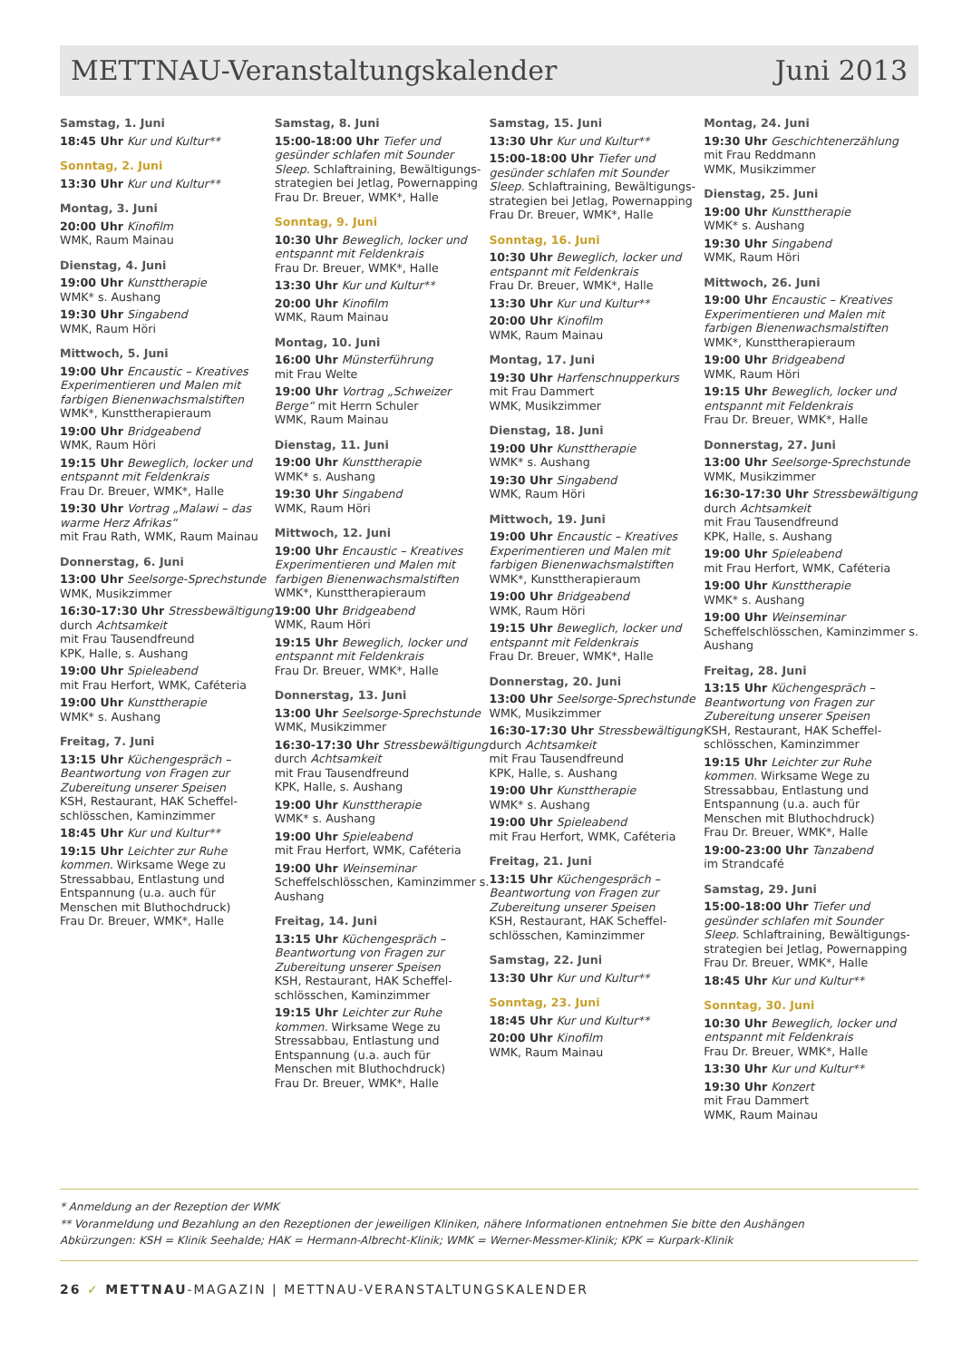METTNAU-Veranstaltungskalender Juni 2013
Samstag, 1. Juni
18:45 Uhr Kur und Kultur**
Sonntag, 2. Juni
13:30 Uhr Kur und Kultur**
Montag, 3. Juni
20:00 Uhr Kinofilm
WMK, Raum Mainau
Dienstag, 4. Juni
19:00 Uhr Kunsttherapie
WMK* s. Aushang
19:30 Uhr Singabend
WMK, Raum Höri
Mittwoch, 5. Juni
19:00 Uhr Encaustic – Kreatives Experimentieren und Malen mit farbigen Bienenwachsmalstiften
WMK*, Kunsttherapieraum
19:00 Uhr Bridgeabend
WMK, Raum Höri
19:15 Uhr Beweglich, locker und entspannt mit Feldenkrais
Frau Dr. Breuer, WMK*, Halle
19:30 Uhr Vortrag „Malawi – das warme Herz Afrikas“
mit Frau Rath, WMK, Raum Mainau
Donnerstag, 6. Juni
13:00 Uhr Seelsorge-Sprechstunde
WMK, Musikzimmer
16:30-17:30 Uhr Stressbewältigung durch Achtsamkeit
mit Frau Tausendfreund
KPK, Halle, s. Aushang
19:00 Uhr Spieleabend
mit Frau Herfort, WMK, Caféteria
19:00 Uhr Kunsttherapie
WMK* s. Aushang
Freitag, 7. Juni
13:15 Uhr Küchengespräch – Beantwortung von Fragen zur Zubereitung unserer Speisen
KSH, Restaurant, HAK Scheffel-schlösschen, Kaminzimmer
18:45 Uhr Kur und Kultur**
19:15 Uhr Leichter zur Ruhe kommen. Wirksame Wege zu Stressabbau, Entlastung und Entspannung (u.a. auch für Menschen mit Bluthochdruck)
Frau Dr. Breuer, WMK*, Halle
Samstag, 8. Juni
15:00-18:00 Uhr Tiefer und gesünder schlafen mit Sounder Sleep. Schlaftraining, Bewältigungs-strategien bei Jetlag, Powernapping
Frau Dr. Breuer, WMK*, Halle
Sonntag, 9. Juni
10:30 Uhr Beweglich, locker und entspannt mit Feldenkrais
Frau Dr. Breuer, WMK*, Halle
13:30 Uhr Kur und Kultur**
20:00 Uhr Kinofilm
WMK, Raum Mainau
Montag, 10. Juni
16:00 Uhr Münsterführung
mit Frau Welte
19:00 Uhr Vortrag „Schweizer Berge“ mit Herrn Schuler
WMK, Raum Mainau
Dienstag, 11. Juni
19:00 Uhr Kunsttherapie
WMK* s. Aushang
19:30 Uhr Singabend
WMK, Raum Höri
Mittwoch, 12. Juni
19:00 Uhr Encaustic – Kreatives Experimentieren und Malen mit farbigen Bienenwachsmalstiften
WMK*, Kunsttherapieraum
19:00 Uhr Bridgeabend
WMK, Raum Höri
19:15 Uhr Beweglich, locker und entspannt mit Feldenkrais
Frau Dr. Breuer, WMK*, Halle
Donnerstag, 13. Juni
13:00 Uhr Seelsorge-Sprechstunde
WMK, Musikzimmer
16:30-17:30 Uhr Stressbewältigung durch Achtsamkeit
mit Frau Tausendfreund
KPK, Halle, s. Aushang
19:00 Uhr Kunsttherapie
WMK* s. Aushang
19:00 Uhr Spieleabend
mit Frau Herfort, WMK, Caféteria
19:00 Uhr Weinseminar
Scheffelschlösschen, Kaminzimmer s. Aushang
Freitag, 14. Juni
13:15 Uhr Küchengespräch – Beantwortung von Fragen zur Zubereitung unserer Speisen
KSH, Restaurant, HAK Scheffel-schlösschen, Kaminzimmer
19:15 Uhr Leichter zur Ruhe kommen. Wirksame Wege zu Stressabbau, Entlastung und Entspannung (u.a. auch für Menschen mit Bluthochdruck)
Frau Dr. Breuer, WMK*, Halle
Samstag, 15. Juni
13:30 Uhr Kur und Kultur**
15:00-18:00 Uhr Tiefer und gesünder schlafen mit Sounder Sleep. Schlaftraining, Bewältigungs-strategien bei Jetlag, Powernapping
Frau Dr. Breuer, WMK*, Halle
Sonntag, 16. Juni
10:30 Uhr Beweglich, locker und entspannt mit Feldenkrais
Frau Dr. Breuer, WMK*, Halle
13:30 Uhr Kur und Kultur**
20:00 Uhr Kinofilm
WMK, Raum Mainau
Montag, 17. Juni
19:30 Uhr Harfenschnupperkurs
mit Frau Dammert
WMK, Musikzimmer
Dienstag, 18. Juni
19:00 Uhr Kunsttherapie
WMK* s. Aushang
19:30 Uhr Singabend
WMK, Raum Höri
Mittwoch, 19. Juni
19:00 Uhr Encaustic – Kreatives Experimentieren und Malen mit farbigen Bienenwachsmalstiften
WMK*, Kunsttherapieraum
19:00 Uhr Bridgeabend
WMK, Raum Höri
19:15 Uhr Beweglich, locker und entspannt mit Feldenkrais
Frau Dr. Breuer, WMK*, Halle
Donnerstag, 20. Juni
13:00 Uhr Seelsorge-Sprechstunde
WMK, Musikzimmer
16:30-17:30 Uhr Stressbewältigung durch Achtsamkeit
mit Frau Tausendfreund
KPK, Halle, s. Aushang
19:00 Uhr Kunsttherapie
WMK* s. Aushang
19:00 Uhr Spieleabend
mit Frau Herfort, WMK, Caféteria
Freitag, 21. Juni
13:15 Uhr Küchengespräch – Beantwortung von Fragen zur Zubereitung unserer Speisen
KSH, Restaurant, HAK Scheffel-schlösschen, Kaminzimmer
Samstag, 22. Juni
13:30 Uhr Kur und Kultur**
Sonntag, 23. Juni
18:45 Uhr Kur und Kultur**
20:00 Uhr Kinofilm
WMK, Raum Mainau
Montag, 24. Juni
19:30 Uhr Geschichtenerzählung
mit Frau Reddmann
WMK, Musikzimmer
Dienstag, 25. Juni
19:00 Uhr Kunsttherapie
WMK* s. Aushang
19:30 Uhr Singabend
WMK, Raum Höri
Mittwoch, 26. Juni
19:00 Uhr Encaustic – Kreatives Experimentieren und Malen mit farbigen Bienenwachsmalstiften
WMK*, Kunsttherapieraum
19:00 Uhr Bridgeabend
WMK, Raum Höri
19:15 Uhr Beweglich, locker und entspannt mit Feldenkrais
Frau Dr. Breuer, WMK*, Halle
Donnerstag, 27. Juni
13:00 Uhr Seelsorge-Sprechstunde
WMK, Musikzimmer
16:30-17:30 Uhr Stressbewältigung durch Achtsamkeit
mit Frau Tausendfreund
KPK, Halle, s. Aushang
19:00 Uhr Spieleabend
mit Frau Herfort, WMK, Caféteria
19:00 Uhr Kunsttherapie
WMK* s. Aushang
19:00 Uhr Weinseminar
Scheffelschlösschen, Kaminzimmer s. Aushang
Freitag, 28. Juni
13:15 Uhr Küchengespräch – Beantwortung von Fragen zur Zubereitung unserer Speisen
KSH, Restaurant, HAK Scheffel-schlösschen, Kaminzimmer
19:15 Uhr Leichter zur Ruhe kommen. Wirksame Wege zu Stressabbau, Entlastung und Entspannung (u.a. auch für Menschen mit Bluthochdruck)
Frau Dr. Breuer, WMK*, Halle
19:00-23:00 Uhr Tanzabend
im Strandcafé
Samstag, 29. Juni
15:00-18:00 Uhr Tiefer und gesünder schlafen mit Sounder Sleep. Schlaftraining, Bewältigungs-strategien bei Jetlag, Powernapping
Frau Dr. Breuer, WMK*, Halle
18:45 Uhr Kur und Kultur**
Sonntag, 30. Juni
10:30 Uhr Beweglich, locker und entspannt mit Feldenkrais
Frau Dr. Breuer, WMK*, Halle
13:30 Uhr Kur und Kultur**
19:30 Uhr Konzert
mit Frau Dammert
WMK, Raum Mainau
* Anmeldung an der Rezeption der WMK
** Voranmeldung und Bezahlung an den Rezeptionen der jeweiligen Kliniken, nähere Informationen entnehmen Sie bitte den Aushängen
Abkürzungen: KSH = Klinik Seehalde; HAK = Hermann-Albrecht-Klinik; WMK = Werner-Messmer-Klinik; KPK = Kurpark-Klinik
26 ✓ METTNAU-MAGAZIN | METTNAU-VERANSTALTUNGSKALENDER